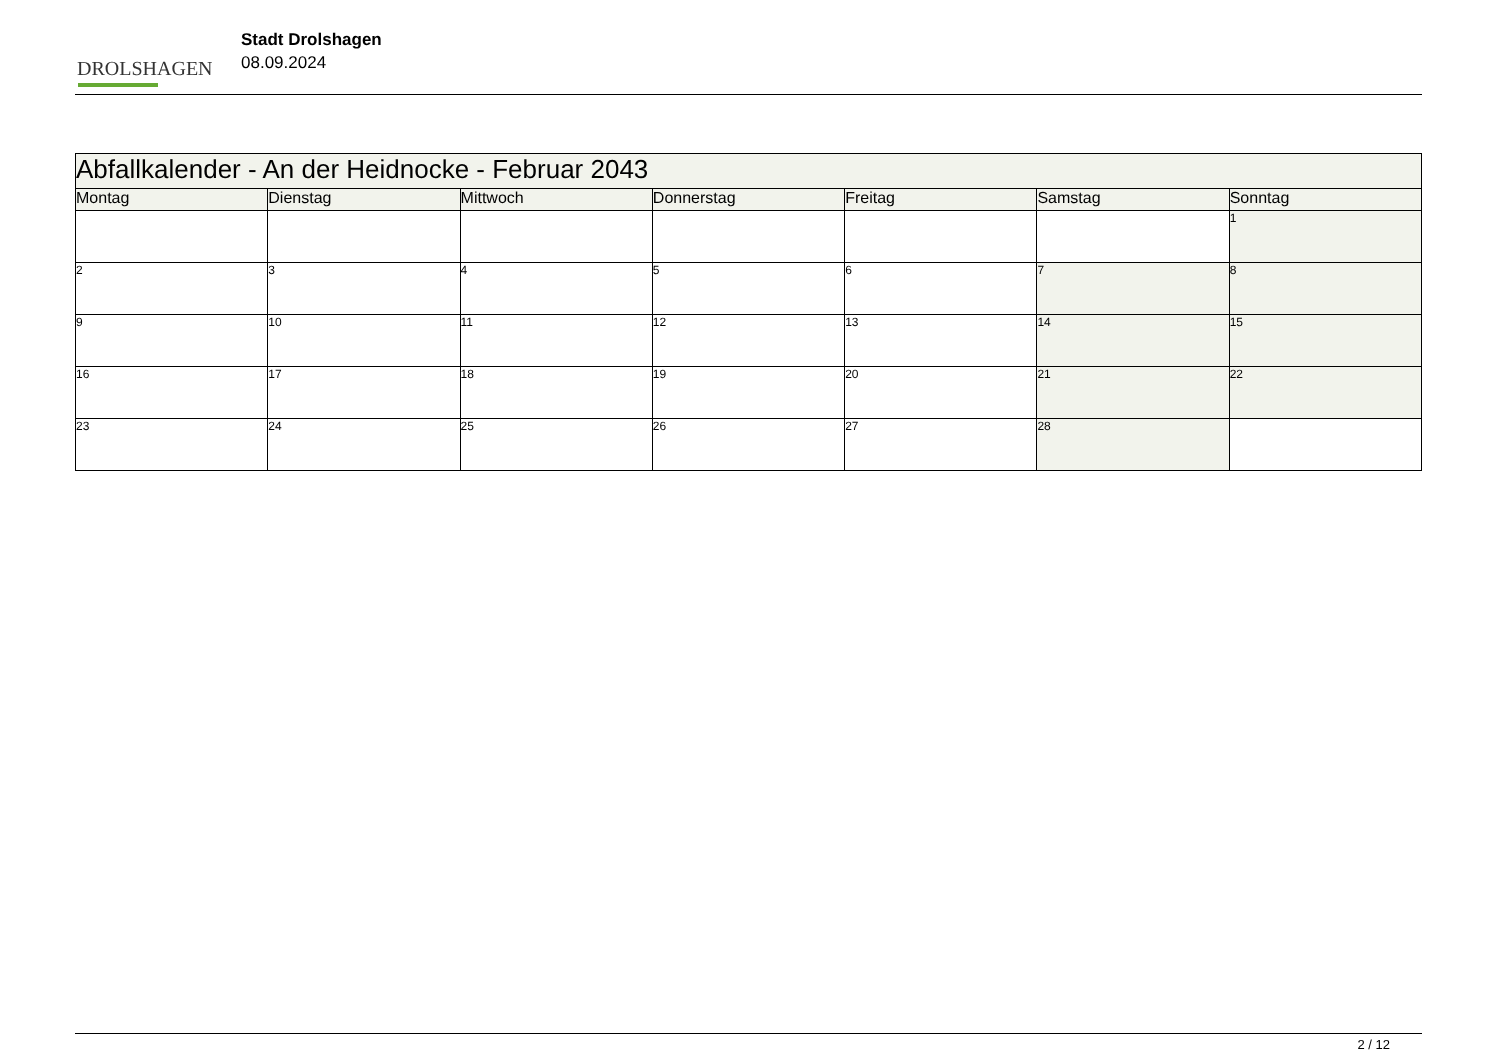DROLSHAGEN
Stadt Drolshagen
08.09.2024
| Abfallkalender - An der Heidnocke - Februar 2043 | | | | | | |
| --- | --- | --- | --- | --- | --- | --- |
| Montag | Dienstag | Mittwoch | Donnerstag | Freitag | Samstag | Sonntag |
| | | | | | | 1 |
| 2 | 3 | 4 | 5 | 6 | 7 | 8 |
| 9 | 10 | 11 | 12 | 13 | 14 | 15 |
| 16 | 17 | 18 | 19 | 20 | 21 | 22 |
| 23 | 24 | 25 | 26 | 27 | 28 | |
2 / 12